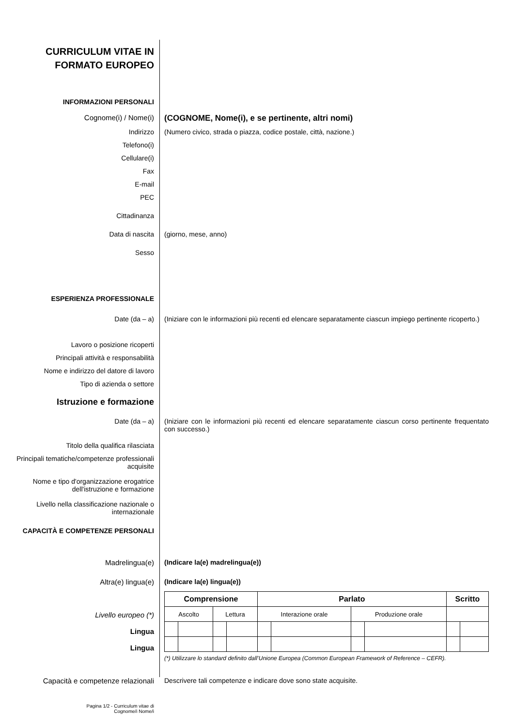CURRICULUM VITAE IN
FORMATO EUROPEO
INFORMAZIONI PERSONALI
Cognome(i) / Nome(i) (COGNOME, Nome(i), e se pertinente, altri nomi)
Indirizzo (Numero civico, strada o piazza, codice postale, città, nazione.)
Telefono(i)
Cellulare(i)
Fax
E-mail
PEC
Cittadinanza
Data di nascita (giorno, mese, anno)
Sesso
ESPERIENZA PROFESSIONALE
Date (da – a) (Iniziare con le informazioni più recenti ed elencare separatamente ciascun impiego pertinente ricoperto.)
Lavoro o posizione ricoperti
Principali attività e responsabilità
Nome e indirizzo del datore di lavoro
Tipo di azienda o settore
Istruzione e formazione
Date (da – a) (Iniziare con le informazioni più recenti ed elencare separatamente ciascun corso pertinente frequentato con successo.)
Titolo della qualifica rilasciata
Principali tematiche/competenze professionali acquisite
Nome e tipo d'organizzazione erogatrice dell'istruzione e formazione
Livello nella classificazione nazionale o internazionale
CAPACITÀ E COMPETENZE PERSONALI
Madrelingua(e) (Indicare la(e) madrelingua(e))
Altra(e) lingua(e)
Livello europeo (*)
Lingua
Lingua
(Indicare la(e) lingua(e))
| Comprensione | | | | Parlato | | | | Scritto | |
| --- | --- | --- | --- | --- | --- | --- | --- | --- | --- |
| Ascolto | | Lettura | | Interazione orale | | Produzione orale | | | |
(*) Utilizzare lo standard definito dall’Unione Europea (Common European Framework of Reference – CEFR).
Capacità e competenze relazionali Descrivere tali competenze e indicare dove sono state acquisite.
Pagina 1/2 - Curriculum vitae di
Cognome/i Nome/i